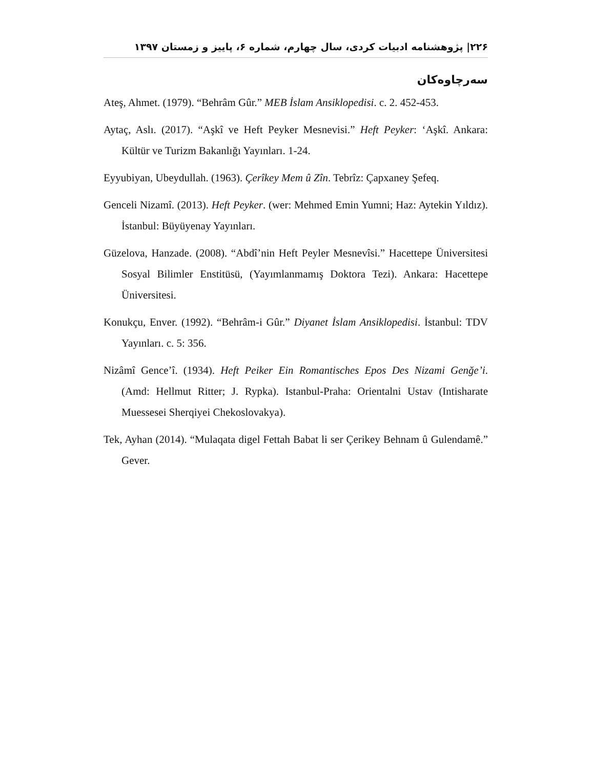۲۲۶| پژوهشنامه ادبیات کردی، سال چهارم، شماره ۶، پاییز و زمستان ۱۳۹۷
سەرچاوەکان
Ateş, Ahmet. (1979). “Behrâm Gûr.” MEB İslam Ansiklopedisi. c. 2. 452-453.
Aytaç, Aslı. (2017). “Aşkî ve Heft Peyker Mesnevisi.” Heft Peyker: ‘Aşkî. Ankara: Kültür ve Turizm Bakanlığı Yayınları. 1-24.
Eyyubiyan, Ubeydullah. (1963). Çerîkey Mem û Zîn. Tebrîz: Çapxaney Şefeq.
Genceli Nizamî. (2013). Heft Peyker. (wer: Mehmed Emin Yumni; Haz: Aytekin Yıldız). İstanbul: Büyüyenay Yayınları.
Güzelova, Hanzade. (2008). “Abdî’nin Heft Peyler Mesnevîsi.” Hacettepe Üniversitesi Sosyal Bilimler Enstitüsü, (Yayımlanmamış Doktora Tezi). Ankara: Hacettepe Üniversitesi.
Konukçu, Enver. (1992). “Behrâm-i Gûr.” Diyanet İslam Ansiklopedisi. İstanbul: TDV Yayınları. c. 5: 356.
Nizâmî Gence’î. (1934). Heft Peiker Ein Romantisches Epos Des Nizami Genğe’i. (Amd: Hellmut Ritter; J. Rypka). Istanbul-Praha: Orientalni Ustav (Intisharate Muessesei Sherqiyei Chekoslovakya).
Tek, Ayhan (2014). “Mulaqata digel Fettah Babat li ser Çerikey Behnam û Gulendamê.” Gever.